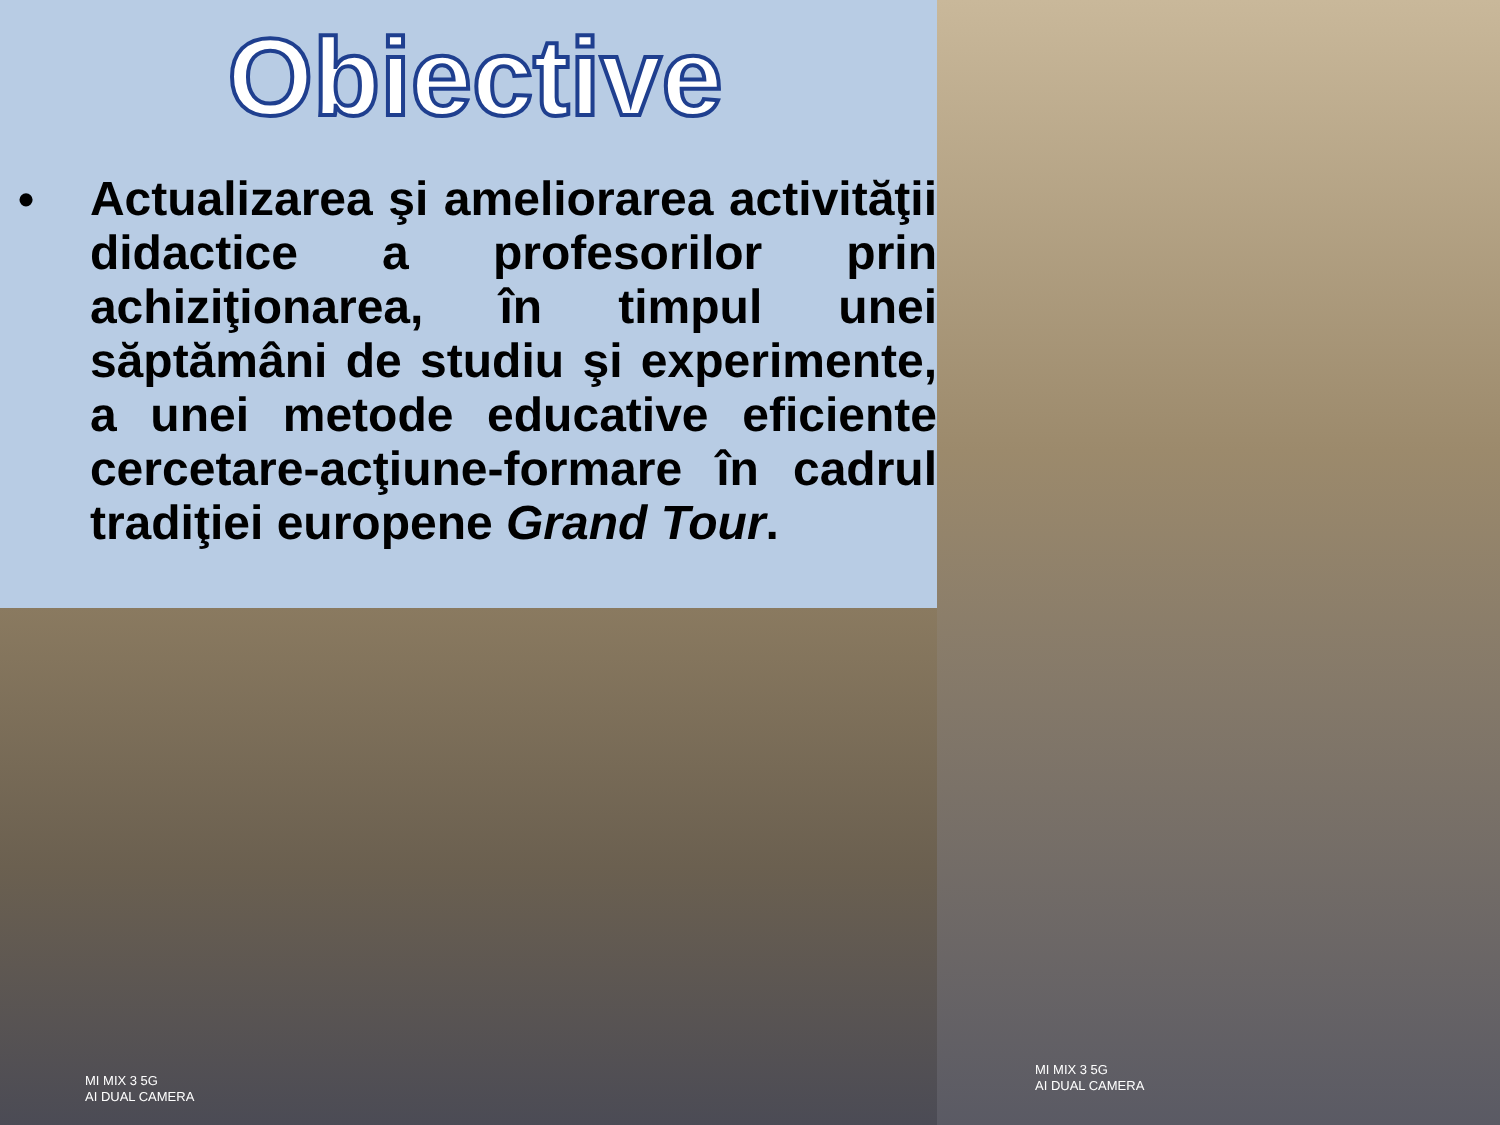Obiective
•
Actualizarea şi ameliorarea activităţii didactice a profesorilor prin achiziţionarea, în timpul unei săptămâni de studiu şi experimente, a unei metode educative eficiente cercetare-acţiune-formare în cadrul tradiţiei europene Grand Tour.
MI MIX 3 5G
AI DUAL CAMERA
MI MIX 3 5G
AI DUAL CAMERA